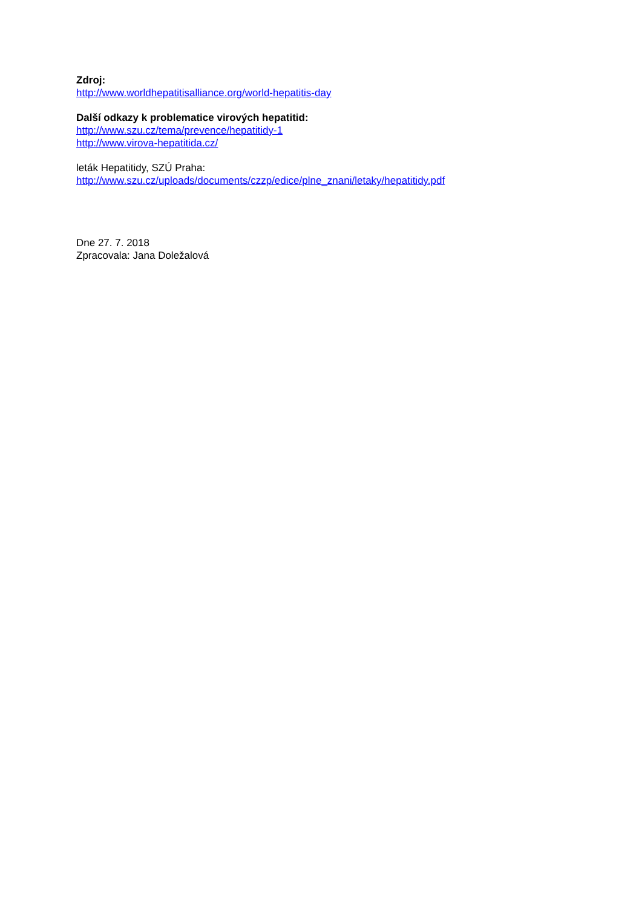Zdroj:
http://www.worldhepatitisalliance.org/world-hepatitis-day
Další odkazy k problematice virových hepatitid:
http://www.szu.cz/tema/prevence/hepatitidy-1
http://www.virova-hepatitida.cz/
leták Hepatitidy, SZÚ Praha:
http://www.szu.cz/uploads/documents/czzp/edice/plne_znani/letaky/hepatitidy.pdf
Dne 27. 7. 2018
Zpracovala: Jana Doležalová